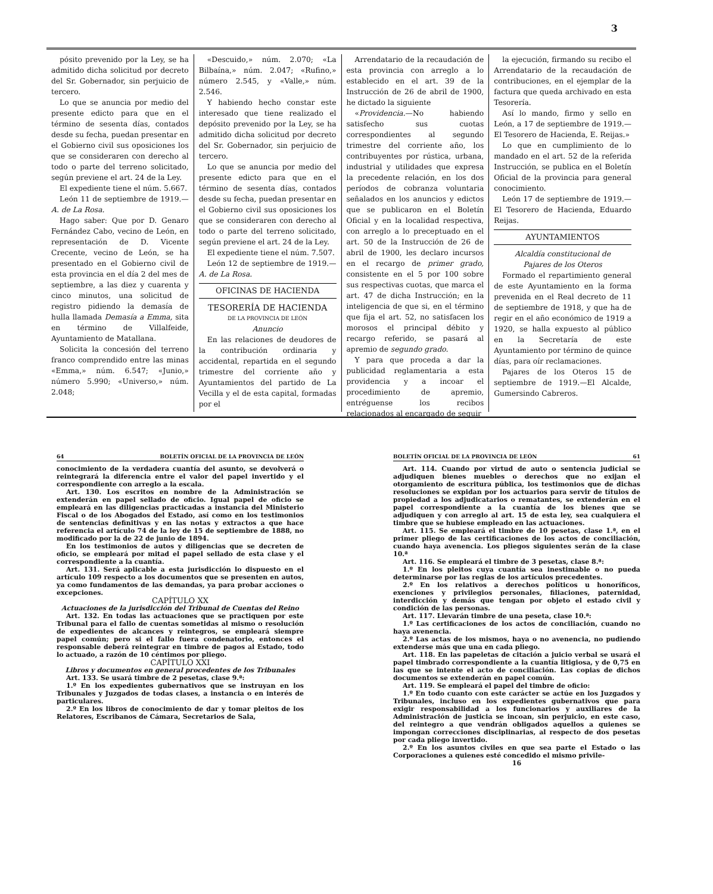3
pósito prevenido por la Ley, se ha admitido dicha solicitud por decreto del Sr. Gobernador, sin perjuicio de tercero.
Lo que se anuncia por medio del presente edicto para que en el término de sesenta días, contados desde su fecha, puedan presentar en el Gobierno civil sus oposiciones los que se consideraren con derecho al todo o parte del terreno solicitado, según previene el art. 24 de la Ley.
El expediente tiene el núm. 5.667.
León 11 de septiembre de 1919.— A. de La Rosa.
Hago saber: Que por D. Genaro Fernández Cabo, vecino de León, en representación de D. Vicente Crecente, vecino de León, se ha presentado en el Gobierno civil de esta provincia en el día 2 del mes de septiembre, a las diez y cuarenta y cinco minutos, una solicitud de registro pidiendo la demasía de hulla llamada Demasía a Emma, sita en término de Villalfeide, Ayuntamiento de Matallana.
Solicita la concesión del terreno franco comprendido entre las minas «Emma,» núm. 6.547; «Junio,» número 5.990; «Universo,» núm. 2.048;
«Descuido,» núm. 2.070; «La Bilbaína,» núm. 2.047; «Rufino,» número 2.545, y «Valle,» núm. 2.546.
Y habiendo hecho constar este interesado que tiene realizado el depósito prevenido por la Ley, se ha admitido dicha solicitud por decreto del Sr. Gobernador, sin perjuicio de tercero.
Lo que se anuncia por medio del presente edicto para que en el término de sesenta días, contados desde su fecha, puedan presentar en el Gobierno civil sus oposiciones los que se consideraren con derecho al todo o parte del terreno solicitado, según previene el art. 24 de la Ley.
El expediente tiene el núm. 7.507.
León 12 de septiembre de 1919.— A. de La Rosa.
OFICINAS DE HACIENDA
TESORERÍA DE HACIENDA
DE LA PROVINCIA DE LEÓN
Anuncio
En las relaciones de deudores de la contribución ordinaria y accidental, repartida en el segundo trimestre del corriente año y Ayuntamientos del partido de La Vecilla y el de esta capital, formadas por el
Arrendatario de la recaudación de esta provincia con arreglo a lo establecido en el art. 39 de la Instrucción de 26 de abril de 1900, he dictado la siguiente
«Providencia.—No habiendo satisfecho sus cuotas correspondientes al segundo trimestre del corriente año, los contribuyentes por rústica, urbana, industrial y utilidades que expresa la precedente relación, en los dos períodos de cobranza voluntaria señalados en los anuncios y edictos que se publicaron en el Boletín Oficial y en la localidad respectiva, con arreglo a lo preceptuado en el art. 50 de la Instrucción de 26 de abril de 1900, les declaro incursos en el recargo de primer grado, consistente en el 5 por 100 sobre sus respectivas cuotas, que marca el art. 47 de dicha Instrucción; en la inteligencia de que si, en el término que fija el art. 52, no satisfacen los morosos el principal débito y recargo referido, se pasará al apremio de segundo grado.
Y para que proceda a dar la publicidad reglamentaria a esta providencia y a incoar el procedimiento de apremio, entréguense los recibos relacionados al encargado de seguir
la ejecución, firmando su recibo el Arrendatario de la recaudación de contribuciones, en el ejemplar de la factura que queda archivado en esta Tesorería.
Así lo mando, firmo y sello en León, a 17 de septiembre de 1919.— El Tesorero de Hacienda, E. Reijas.»
Lo que en cumplimiento de lo mandado en el art. 52 de la referida Instrucción, se publica en el Boletín Oficial de la provincia para general conocimiento.
León 17 de septiembre de 1919.— El Tesorero de Hacienda, Eduardo Reijas.
AYUNTAMIENTOS
Alcaldía constitucional de
Pajares de los Oteros
Formado el repartimiento general de este Ayuntamiento en la forma prevenida en el Real decreto de 11 de septiembre de 1918, y que ha de regir en el año económico de 1919 a 1920, se halla expuesto al público en la Secretaría de este Ayuntamiento por término de quince días, para oír reclamaciones.
Pajares de los Oteros 15 de septiembre de 1919.—El Alcalde, Gumersindo Cabreros.
64 BOLETÍN OFICIAL DE LA PROVINCIA DE LEÓN
conocimiento de la verdadera cuantía del asunto, se devolverá o reintegrará la diferencia entre el valor del papel invertido y el correspondiente con arreglo a la escala.
Art. 130. Los escritos en nombre de la Administración se extenderán en papel sellado de oficio. Igual papel de oficio se empleará en las diligencias practicadas a instancia del Ministerio Fiscal o de los Abogados del Estado, así como en los testimonios de sentencias definitivas y en las notas y extractos a que hace referencia el artículo 74 de la ley de 15 de septiembre de 1888, no modificado por la de 22 de junio de 1894.
En los testimonios de autos y diligencias que se decreten de oficio, se empleará por mitad el papel sellado de esta clase y el correspondiente a la cuantía.
Art. 131. Será aplicable a esta jurisdicción lo dispuesto en el artículo 109 respecto a los documentos que se presenten en autos, ya como fundamentos de las demandas, ya para probar acciones o excepciones.
CAPÍTULO XX
Actuaciones de la jurisdicción del Tribunal de Cuentas del Reino
Art. 132. En todas las actuaciones que se practiquen por este Tribunal para el fallo de cuentas sometidas al mismo o resolución de expedientes de alcances y reintegros, se empleará siempre papel común; pero si el fallo fuera condenatorio, entonces el responsable deberá reintegrar en timbre de pagos al Estado, todo lo actuado, a razón de 10 céntimos por pliego.
CAPÍTULO XXI
Libros y documentos en general procedentes de los Tribunales
Art. 133. Se usará timbre de 2 pesetas, clase 9.ª:
1.º En los expedientes gubernativos que se instruyan en los Tribunales y Juzgados de todas clases, a instancia o en interés de particulares.
2.º En los libros de conocimiento de dar y tomar pleitos de los Relatores, Escribanos de Cámara, Secretarios de Sala,
BOLETÍN OFICIAL DE LA PROVINCIA DE LEÓN 61
Art. 114. Cuando por virtud de auto o sentencia judicial se adjudiquen bienes muebles o derechos que no exijan el otorgamiento de escritura pública, los testimonios que de dichas resoluciones se expidan por los actuarios para servir de títulos de propiedad a los adjudicatarios o rematantes, se extenderán en el papel correspondiente a la cuantía de los bienes que se adjudiquen y con arreglo al art. 15 de esta ley, sea cualquiera el timbre que se hubiese empleado en las actuaciones.
Art. 115. Se empleará el timbre de 10 pesetas, clase 1.ª, en el primer pliego de las certificaciones de los actos de conciliación, cuando haya avenencia. Los pliegos siguientes serán de la clase 10.ª
Art. 116. Se empleará el timbre de 3 pesetas, clase 8.ª:
1.º En los pleitos cuya cuantía sea inestimable o no pueda determinarse por las reglas de los artículos precedentes.
2.º En los relativos a derechos políticos u honoríficos, exenciones y privilegios personales, filiaciones, paternidad, interdicción y demás que tengan por objeto el estado civil y condición de las personas.
Art. 117. Llevarán timbre de una peseta, clase 10.ª:
1.º Las certificaciones de los actos de conciliación, cuando no haya avenencia.
2.º Las actas de los mismos, haya o no avenencia, no pudiendo extenderse más que una en cada pliego.
Art. 118. En las papeletas de citación a juicio verbal se usará el papel timbrado correspondiente a la cuantía litigiosa, y de 0,75 en las que se intente el acto de conciliación. Las copias de dichos documentos se extenderán en papel común.
Art. 119. Se empleará el papel del timbre de oficio:
1.º En todo cuanto con este carácter se actúe en los Juzgados y Tribunales, incluso en los expedientes gubernativos que para exigir responsabilidad a los funcionarios y auxiliares de la Administración de justicia se incoan, sin perjuicio, en este caso, del reintegro a que vendrán obligados aquellos a quienes se impongan correcciones disciplinarias, al respecto de dos pesetas por cada pliego invertido.
2.º En los asuntos civiles en que sea parte el Estado o las Corporaciones a quienes esté concedido el mismo privile-
16